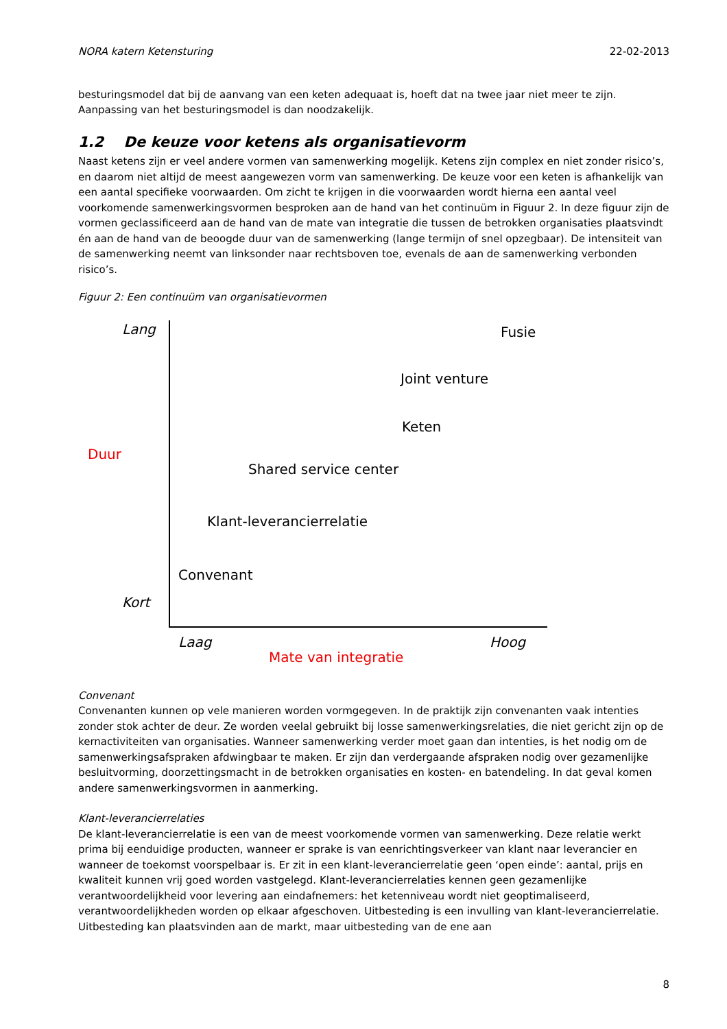NORA katern Ketensturing 22-02-2013
besturingsmodel dat bij de aanvang van een keten adequaat is, hoeft dat na twee jaar niet meer te zijn. Aanpassing van het besturingsmodel is dan noodzakelijk.
1.2 De keuze voor ketens als organisatievorm
Naast ketens zijn er veel andere vormen van samenwerking mogelijk. Ketens zijn complex en niet zonder risico’s, en daarom niet altijd de meest aangewezen vorm van samenwerking. De keuze voor een keten is afhankelijk van een aantal specifieke voorwaarden. Om zicht te krijgen in die voorwaarden wordt hierna een aantal veel voorkomende samenwerkingsvormen besproken aan de hand van het continuüm in Figuur 2. In deze figuur zijn de vormen geclassificeerd aan de hand van de mate van integratie die tussen de betrokken organisaties plaatsvindt én aan de hand van de beoogde duur van de samenwerking (lange termijn of snel opzegbaar). De intensiteit van de samenwerking neemt van linksonder naar rechtsboven toe, evenals de aan de samenwerking verbonden risico’s.
Figuur 2: Een continuüm van organisatievormen
Lang Fusie
Joint venture
Keten
Duur
Shared service center
Klant-leverancierrelatie
Convenant
Kort
Laag Hoog
Mate van integratie
Convenant
Convenanten kunnen op vele manieren worden vormgegeven. In de praktijk zijn convenanten vaak intenties zonder stok achter de deur. Ze worden veelal gebruikt bij losse samenwerkingsrelaties, die niet gericht zijn op de kernactiviteiten van organisaties. Wanneer samenwerking verder moet gaan dan intenties, is het nodig om de samenwerkingsafspraken afdwingbaar te maken. Er zijn dan verdergaande afspraken nodig over gezamenlijke besluitvorming, doorzettingsmacht in de betrokken organisaties en kosten- en batendeling. In dat geval komen andere samenwerkingsvormen in aanmerking.
Klant-leverancierrelaties
De klant-leverancierrelatie is een van de meest voorkomende vormen van samenwerking. Deze relatie werkt prima bij eenduidige producten, wanneer er sprake is van eenrichtingsverkeer van klant naar leverancier en wanneer de toekomst voorspelbaar is. Er zit in een klant-leverancierrelatie geen ‘open einde’: aantal, prijs en kwaliteit kunnen vrij goed worden vastgelegd. Klant-leverancierrelaties kennen geen gezamenlijke verantwoordelijkheid voor levering aan eindafnemers: het ketenniveau wordt niet geoptimaliseerd, verantwoordelijkheden worden op elkaar afgeschoven. Uitbesteding is een invulling van klant-leverancierrelatie. Uitbesteding kan plaatsvinden aan de markt, maar uitbesteding van de ene aan
8